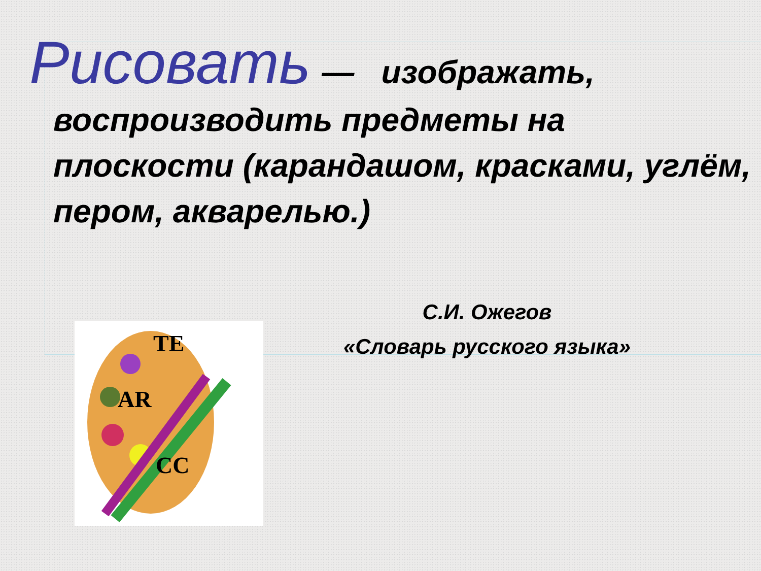Рисовать — изображать,
воспроизводить предметы на плоскости (карандашом, красками, углём, пером, акварелью.)
С.И. Ожегов
«Словарь русского языка»
TE
AR
CC